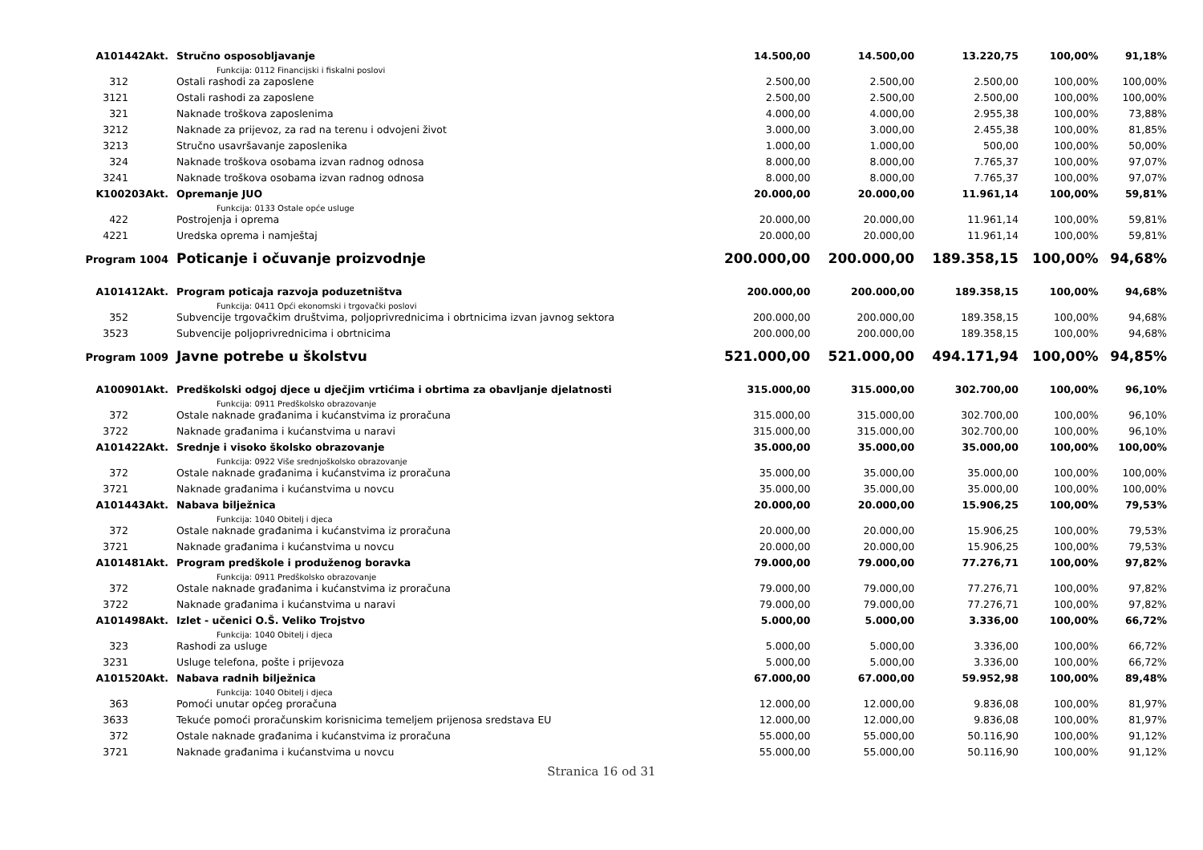| A101442Akt. | Stručno osposobljavanje | 14.500,00 | 14.500,00 | 13.220,75 | 100,00% | 91,18% |
| | Funkcija: 0112 Financijski i fiskalni poslovi | | | | | |
| 312 | Ostali rashodi za zaposlene | 2.500,00 | 2.500,00 | 2.500,00 | 100,00% | 100,00% |
| 3121 | Ostali rashodi za zaposlene | 2.500,00 | 2.500,00 | 2.500,00 | 100,00% | 100,00% |
| 321 | Naknade troškova zaposlenima | 4.000,00 | 4.000,00 | 2.955,38 | 100,00% | 73,88% |
| 3212 | Naknade za prijevoz, za rad na terenu i odvojeni život | 3.000,00 | 3.000,00 | 2.455,38 | 100,00% | 81,85% |
| 3213 | Stručno usavršavanje zaposlenika | 1.000,00 | 1.000,00 | 500,00 | 100,00% | 50,00% |
| 324 | Naknade troškova osobama izvan radnog odnosa | 8.000,00 | 8.000,00 | 7.765,37 | 100,00% | 97,07% |
| 3241 | Naknade troškova osobama izvan radnog odnosa | 8.000,00 | 8.000,00 | 7.765,37 | 100,00% | 97,07% |
| K100203Akt. | Opremanje JUO | 20.000,00 | 20.000,00 | 11.961,14 | 100,00% | 59,81% |
| | Funkcija: 0133 Ostale opće usluge | | | | | |
| 422 | Postrojenja i oprema | 20.000,00 | 20.000,00 | 11.961,14 | 100,00% | 59,81% |
| 4221 | Uredska oprema i namještaj | 20.000,00 | 20.000,00 | 11.961,14 | 100,00% | 59,81% |
| Program 1004 | Poticanje i očuvanje proizvodnje | 200.000,00 | 200.000,00 | 189.358,15 | 100,00% | 94,68% |
| A101412Akt. | Program poticaja razvoja poduzetništva | 200.000,00 | 200.000,00 | 189.358,15 | 100,00% | 94,68% |
| | Funkcija: 0411 Opći ekonomski i trgovački poslovi | | | | | |
| 352 | Subvencije trgovačkim društvima, poljoprivrednicima i obrtnicima izvan javnog sektora | 200.000,00 | 200.000,00 | 189.358,15 | 100,00% | 94,68% |
| 3523 | Subvencije poljoprivrednicima i obrtnicima | 200.000,00 | 200.000,00 | 189.358,15 | 100,00% | 94,68% |
| Program 1009 | Javne potrebe u školstvu | 521.000,00 | 521.000,00 | 494.171,94 | 100,00% | 94,85% |
| A100901Akt. | Predškolski odgoj djece u dječjim vrtićima i obrtima za obavljanje djelatnosti | 315.000,00 | 315.000,00 | 302.700,00 | 100,00% | 96,10% |
| | Funkcija: 0911 Predškolsko obrazovanje | | | | | |
| 372 | Ostale naknade građanima i kućanstvima iz proračuna | 315.000,00 | 315.000,00 | 302.700,00 | 100,00% | 96,10% |
| 3722 | Naknade građanima i kućanstvima u naravi | 315.000,00 | 315.000,00 | 302.700,00 | 100,00% | 96,10% |
| A101422Akt. | Srednje i visoko školsko obrazovanje | 35.000,00 | 35.000,00 | 35.000,00 | 100,00% | 100,00% |
| | Funkcija: 0922 Više srednjoškolsko obrazovanje | | | | | |
| 372 | Ostale naknade građanima i kućanstvima iz proračuna | 35.000,00 | 35.000,00 | 35.000,00 | 100,00% | 100,00% |
| 3721 | Naknade građanima i kućanstvima u novcu | 35.000,00 | 35.000,00 | 35.000,00 | 100,00% | 100,00% |
| A101443Akt. | Nabava bilježnica | 20.000,00 | 20.000,00 | 15.906,25 | 100,00% | 79,53% |
| | Funkcija: 1040 Obitelj i djeca | | | | | |
| 372 | Ostale naknade građanima i kućanstvima iz proračuna | 20.000,00 | 20.000,00 | 15.906,25 | 100,00% | 79,53% |
| 3721 | Naknade građanima i kućanstvima u novcu | 20.000,00 | 20.000,00 | 15.906,25 | 100,00% | 79,53% |
| A101481Akt. | Program predškole i produženog boravka | 79.000,00 | 79.000,00 | 77.276,71 | 100,00% | 97,82% |
| | Funkcija: 0911 Predškolsko obrazovanje | | | | | |
| 372 | Ostale naknade građanima i kućanstvima iz proračuna | 79.000,00 | 79.000,00 | 77.276,71 | 100,00% | 97,82% |
| 3722 | Naknade građanima i kućanstvima u naravi | 79.000,00 | 79.000,00 | 77.276,71 | 100,00% | 97,82% |
| A101498Akt. | Izlet - učenici O.Š. Veliko Trojstvo | 5.000,00 | 5.000,00 | 3.336,00 | 100,00% | 66,72% |
| | Funkcija: 1040 Obitelj i djeca | | | | | |
| 323 | Rashodi za usluge | 5.000,00 | 5.000,00 | 3.336,00 | 100,00% | 66,72% |
| 3231 | Usluge telefona, pošte i prijevoza | 5.000,00 | 5.000,00 | 3.336,00 | 100,00% | 66,72% |
| A101520Akt. | Nabava radnih bilježnica | 67.000,00 | 67.000,00 | 59.952,98 | 100,00% | 89,48% |
| | Funkcija: 1040 Obitelj i djeca | | | | | |
| 363 | Pomoći unutar općeg proračuna | 12.000,00 | 12.000,00 | 9.836,08 | 100,00% | 81,97% |
| 3633 | Tekuće pomoći proračunskim korisnicima temeljem prijenosa sredstava EU | 12.000,00 | 12.000,00 | 9.836,08 | 100,00% | 81,97% |
| 372 | Ostale naknade građanima i kućanstvima iz proračuna | 55.000,00 | 55.000,00 | 50.116,90 | 100,00% | 91,12% |
| 3721 | Naknade građanima i kućanstvima u novcu | 55.000,00 | 55.000,00 | 50.116,90 | 100,00% | 91,12% |
Stranica 16 od 31